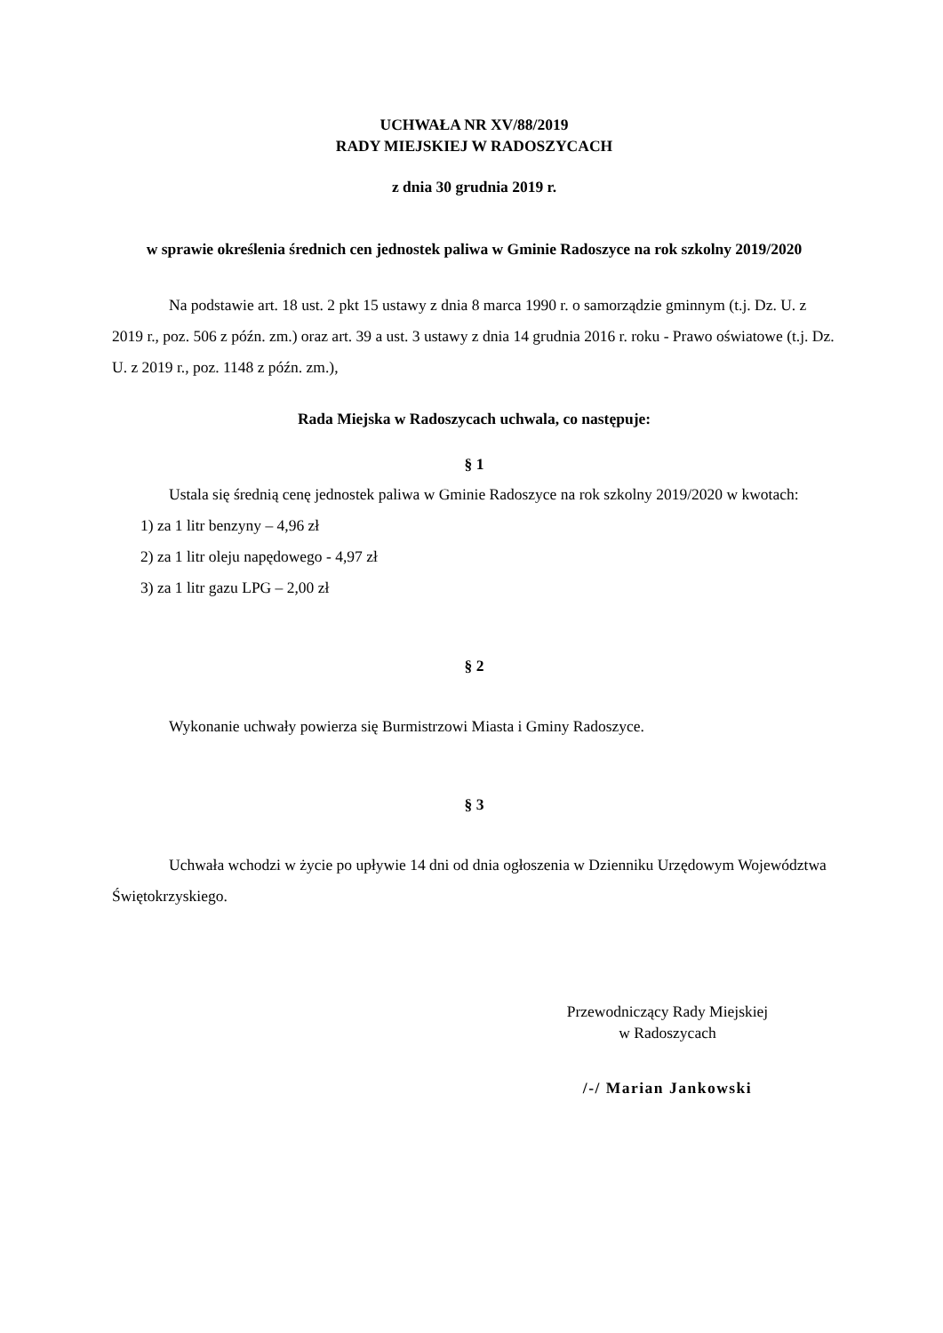UCHWAŁA NR XV/88/2019
RADY MIEJSKIEJ W RADOSZYCACH
z dnia 30 grudnia 2019 r.
w sprawie określenia średnich cen jednostek paliwa w Gminie Radoszyce na rok szkolny 2019/2020
Na podstawie art. 18 ust. 2 pkt 15 ustawy z dnia 8 marca 1990 r. o samorządzie gminnym (t.j. Dz. U. z 2019 r., poz. 506 z późn. zm.) oraz art. 39 a ust. 3 ustawy z dnia 14 grudnia 2016 r. roku - Prawo oświatowe (t.j. Dz. U. z 2019 r., poz. 1148 z późn. zm.),
Rada Miejska w Radoszycach uchwala, co następuje:
§ 1
Ustala się średnią cenę jednostek paliwa w Gminie Radoszyce na rok szkolny 2019/2020 w kwotach:
1) za 1 litr benzyny – 4,96 zł
2) za 1 litr oleju napędowego - 4,97 zł
3) za 1 litr gazu LPG – 2,00 zł
§ 2
Wykonanie uchwały powierza się Burmistrzowi Miasta i Gminy Radoszyce.
§ 3
Uchwała wchodzi w życie po upływie 14 dni od dnia ogłoszenia w Dzienniku Urzędowym Województwa Świętokrzyskiego.
Przewodniczący Rady Miejskiej
w Radoszycach
/-/ Marian Jankowski